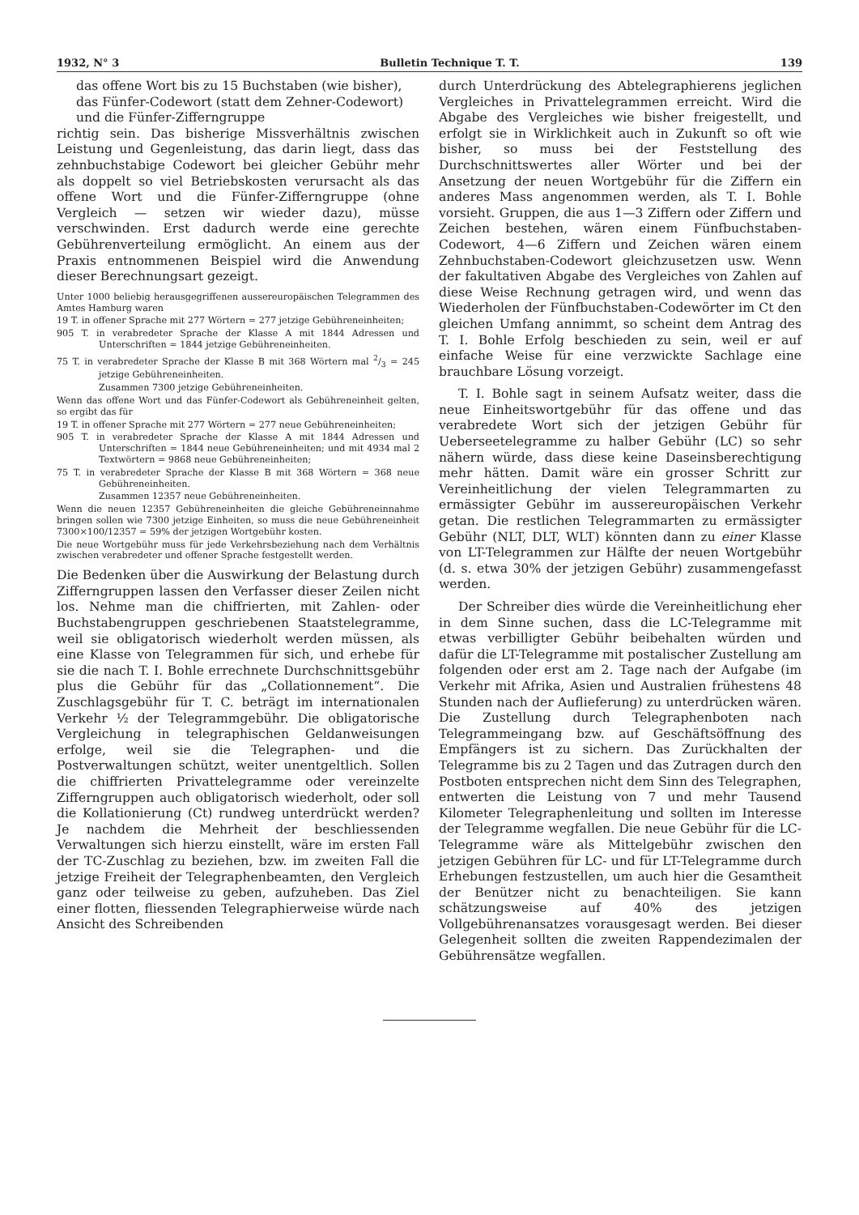1932, N° 3 Bulletin Technique T. T. 139
das offene Wort bis zu 15 Buchstaben (wie bisher),
das Fünfer-Codewort (statt dem Zehner-Codewort)
und die Fünfer-Zifferngruppe
richtig sein. Das bisherige Missverhältnis zwischen Leistung und Gegenleistung, das darin liegt, dass das zehnbuchstabige Codewort bei gleicher Gebühr mehr als doppelt so viel Betriebskosten verursacht als das offene Wort und die Fünfer-Zifferngruppe (ohne Vergleich — setzen wir wieder dazu), müsse verschwinden. Erst dadurch werde eine gerechte Gebührenverteilung ermöglicht. An einem aus der Praxis entnommenen Beispiel wird die Anwendung dieser Berechnungsart gezeigt.
Unter 1000 beliebig herausgegriffenen aussereuropäischen Telegrammen des Amtes Hamburg waren
19 T. in offener Sprache mit 277 Wörtern = 277 jetzige Gebühreneinheiten;
905 T. in verabredeter Sprache der Klasse A mit 1844 Adressen und Unterschriften = 1844 jetzige Gebühreneinheiten.
75 T. in verabredeter Sprache der Klasse B mit 368 Wörtern mal 2/3 = 245 jetzige Gebühreneinheiten.
Zusammen 7300 jetzige Gebühreneinheiten.
Wenn das offene Wort und das Fünfer-Codewort als Gebühreneinheit gelten, so ergibt das für
19 T. in offener Sprache mit 277 Wörtern = 277 neue Gebühreneinheiten;
905 T. in verabredeter Sprache der Klasse A mit 1844 Adressen und Unterschriften = 1844 neue Gebühreneinheiten; und mit 4934 mal 2 Textwörtern = 9868 neue Gebühreneinheiten;
75 T. in verabredeter Sprache der Klasse B mit 368 Wörtern = 368 neue Gebühreneinheiten.
Zusammen 12357 neue Gebühreneinheiten.
Wenn die neuen 12357 Gebühreneinheiten die gleiche Gebühreneinnahme bringen sollen wie 7300 jetzige Einheiten, so muss die neue Gebühreneinheit 7300×100/12357 = 59% der jetzigen Wortgebühr kosten.
Die neue Wortgebühr muss für jede Verkehrsbeziehung nach dem Verhältnis zwischen verabredeter und offener Sprache festgestellt werden.
Die Bedenken über die Auswirkung der Belastung durch Zifferngruppen lassen den Verfasser dieser Zeilen nicht los. Nehme man die chiffrierten, mit Zahlen- oder Buchstabengruppen geschriebenen Staatstelegramme, weil sie obligatorisch wiederholt werden müssen, als eine Klasse von Telegrammen für sich, und erhebe für sie die nach T. I. Bohle errechnete Durchschnittsgebühr plus die Gebühr für das „Collationnement“. Die Zuschlagsgebühr für T. C. beträgt im internationalen Verkehr ½ der Telegrammgebühr. Die obligatorische Vergleichung in telegraphischen Geldanweisungen erfolge, weil sie die Telegraphen- und die Postverwaltungen schützt, weiter unentgeltlich. Sollen die chiffrierten Privattelegramme oder vereinzelte Zifferngruppen auch obligatorisch wiederholt, oder soll die Kollationierung (Ct) rundweg unterdrückt werden? Je nachdem die Mehrheit der beschliessenden Verwaltungen sich hierzu einstellt, wäre im ersten Fall der TC-Zuschlag zu beziehen, bzw. im zweiten Fall die jetzige Freiheit der Telegraphenbeamten, den Vergleich ganz oder teilweise zu geben, aufzuheben. Das Ziel einer flotten, fliessenden Telegraphierweise würde nach Ansicht des Schreibenden
durch Unterdrückung des Abtelegraphierens jeglichen Vergleiches in Privattelegrammen erreicht. Wird die Abgabe des Vergleiches wie bisher freigestellt, und erfolgt sie in Wirklichkeit auch in Zukunft so oft wie bisher, so muss bei der Feststellung des Durchschnittswertes aller Wörter und bei der Ansetzung der neuen Wortgebühr für die Ziffern ein anderes Mass angenommen werden, als T. I. Bohle vorsieht. Gruppen, die aus 1—3 Ziffern oder Ziffern und Zeichen bestehen, wären einem Fünfbuchstaben-Codewort, 4—6 Ziffern und Zeichen wären einem Zehnbuchstaben-Codewort gleichzusetzen usw. Wenn der fakultativen Abgabe des Vergleiches von Zahlen auf diese Weise Rechnung getragen wird, und wenn das Wiederholen der Fünfbuchstaben-Codewörter im Ct den gleichen Umfang annimmt, so scheint dem Antrag des T. I. Bohle Erfolg beschieden zu sein, weil er auf einfache Weise für eine verzwickte Sachlage eine brauchbare Lösung vorzeigt.
T. I. Bohle sagt in seinem Aufsatz weiter, dass die neue Einheitswortgebühr für das offene und das verabredete Wort sich der jetzigen Gebühr für Ueberseetelegramme zu halber Gebühr (LC) so sehr nähern würde, dass diese keine Daseinsberechtigung mehr hätten. Damit wäre ein grosser Schritt zur Vereinheitlichung der vielen Telegrammarten zu ermässigter Gebühr im aussereuropäischen Verkehr getan. Die restlichen Telegrammarten zu ermässigter Gebühr (NLT, DLT, WLT) könnten dann zu einer Klasse von LT-Telegrammen zur Hälfte der neuen Wortgebühr (d. s. etwa 30% der jetzigen Gebühr) zusammengefasst werden.
Der Schreiber dies würde die Vereinheitlichung eher in dem Sinne suchen, dass die LC-Telegramme mit etwas verbilligter Gebühr beibehalten würden und dafür die LT-Telegramme mit postalischer Zustellung am folgenden oder erst am 2. Tage nach der Aufgabe (im Verkehr mit Afrika, Asien und Australien frühestens 48 Stunden nach der Auflieferung) zu unterdrücken wären. Die Zustellung durch Telegraphenboten nach Telegrammeingang bzw. auf Geschäftsöffnung des Empfängers ist zu sichern. Das Zurückhalten der Telegramme bis zu 2 Tagen und das Zutragen durch den Postboten entsprechen nicht dem Sinn des Telegraphen, entwerten die Leistung von 7 und mehr Tausend Kilometer Telegraphenleitung und sollten im Interesse der Telegramme wegfallen. Die neue Gebühr für die LC-Telegramme wäre als Mittelgebühr zwischen den jetzigen Gebühren für LC- und für LT-Telegramme durch Erhebungen festzustellen, um auch hier die Gesamtheit der Benützer nicht zu benachteiligen. Sie kann schätzungsweise auf 40% des jetzigen Vollgebührenansatzes vorausgesagt werden. Bei dieser Gelegenheit sollten die zweiten Rappendezimalen der Gebührensätze wegfallen.